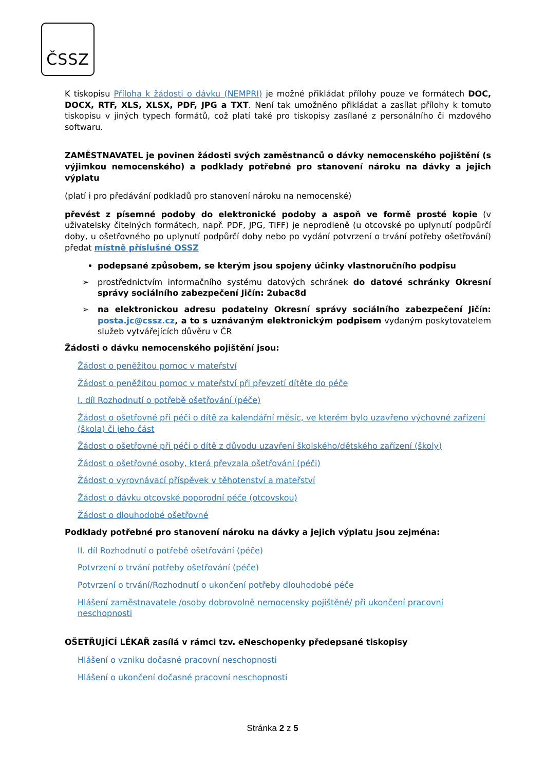ČSSZ
K tiskopisu Příloha k žádosti o dávku (NEMPRI) je možné přikládat přílohy pouze ve formátech DOC, DOCX, RTF, XLS, XLSX, PDF, JPG a TXT. Není tak umožněno přikládat a zasílat přílohy k tomuto tiskopisu v jiných typech formátů, což platí také pro tiskopisy zasílané z personálního či mzdového softwaru.
ZAMĚSTNAVATEL je povinen žádosti svých zaměstnanců o dávky nemocenského pojištění (s výjimkou nemocenského) a podklady potřebné pro stanovení nároku na dávky a jejich výplatu
(platí i pro předávání podkladů pro stanovení nároku na nemocenské)
převést z písemné podoby do elektronické podoby a aspoň ve formě prosté kopie (v uživatelsky čitelných formátech, např. PDF, JPG, TIFF) je neprodleně (u otcovské po uplynutí podpůrčí doby, u ošetřovného po uplynutí podpůrčí doby nebo po vydání potvrzení o trvání potřeby ošetřování) předat místně příslušné OSSZ
podepsané způsobem, se kterým jsou spojeny účinky vlastnoručního podpisu
➢ prostřednictvím informačního systému datových schránek do datové schránky Okresní správy sociálního zabezpečení Jičín: 2ubac8d
➢ na elektronickou adresu podatelny Okresní správy sociálního zabezpečení Jičín: posta.jc@cssz.cz, a to s uznávaným elektronickým podpisem vydaným poskytovatelem služeb vytvářejících důvěru v ČR
Žádosti o dávku nemocenského pojištění jsou:
Žádost o peněžitou pomoc v mateřství
Žádost o peněžitou pomoc v mateřství při převzetí dítěte do péče
I. díl Rozhodnutí o potřebě ošetřování (péče)
Žádost o ošetřovné při péči o dítě za kalendářní měsíc, ve kterém bylo uzavřeno výchovné zařízení (škola) či jeho část
Žádost o ošetřovné při péči o dítě z důvodu uzavření školského/dětského zařízení (školy)
Žádost o ošetřovné osoby, která převzala ošetřování (péči)
Žádost o vyrovnávací příspěvek v těhotenství a mateřství
Žádost o dávku otcovské poporodní péče (otcovskou)
Žádost o dlouhodobé ošetřovné
Podklady potřebné pro stanovení nároku na dávky a jejich výplatu jsou zejména:
II. díl Rozhodnutí o potřebě ošetřování (péče)
Potvrzení o trvání potřeby ošetřování (péče)
Potvrzení o trvání/Rozhodnutí o ukončení potřeby dlouhodobé péče
Hlášení zaměstnavatele /osoby dobrovolně nemocensky pojištěné/ při ukončení pracovní neschopnosti
OŠETŘUJÍCÍ LÉKAŘ zasílá v rámci tzv. eNeschopenky předepsané tiskopisy
Hlášení o vzniku dočasné pracovní neschopnosti
Hlášení o ukončení dočasné pracovní neschopnosti
Stránka 2 z 5